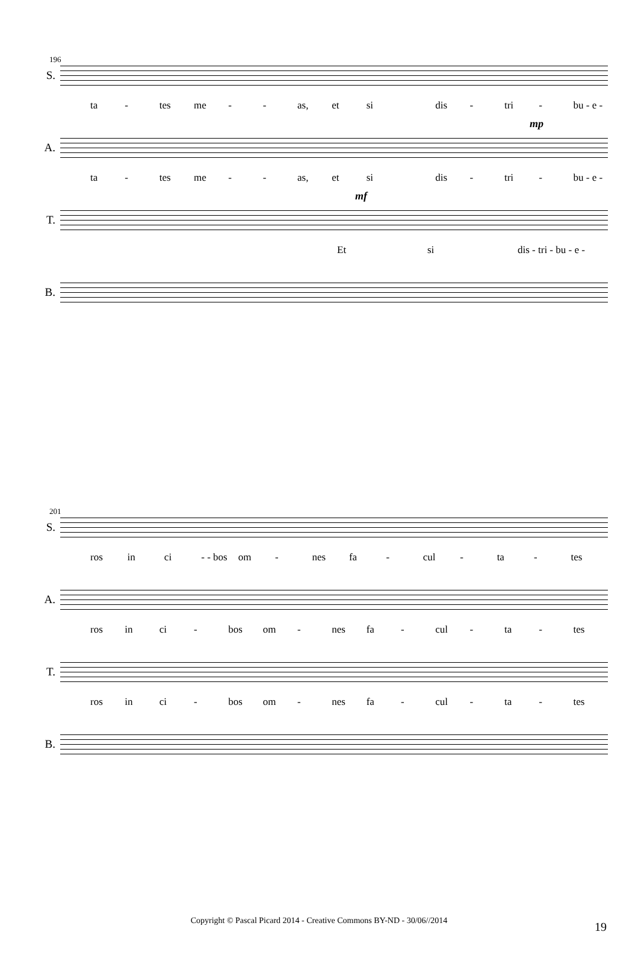196
S.
ta - tes me - - as, et si dis - tri - bu - e -
mp
A.
ta - tes me - - as, et si dis - tri - bu - e -
mf
T.
Et si dis - tri - bu - e -
B.
201
S.
ros in ci - - bos om - nes fa - cul - ta - tes
A.
ros in ci - bos om - nes fa - cul - ta - tes
T.
ros in ci - bos om - nes fa - cul - ta - tes
B.
Copyright © Pascal Picard 2014 - Creative Commons BY-ND - 30/06//2014 19